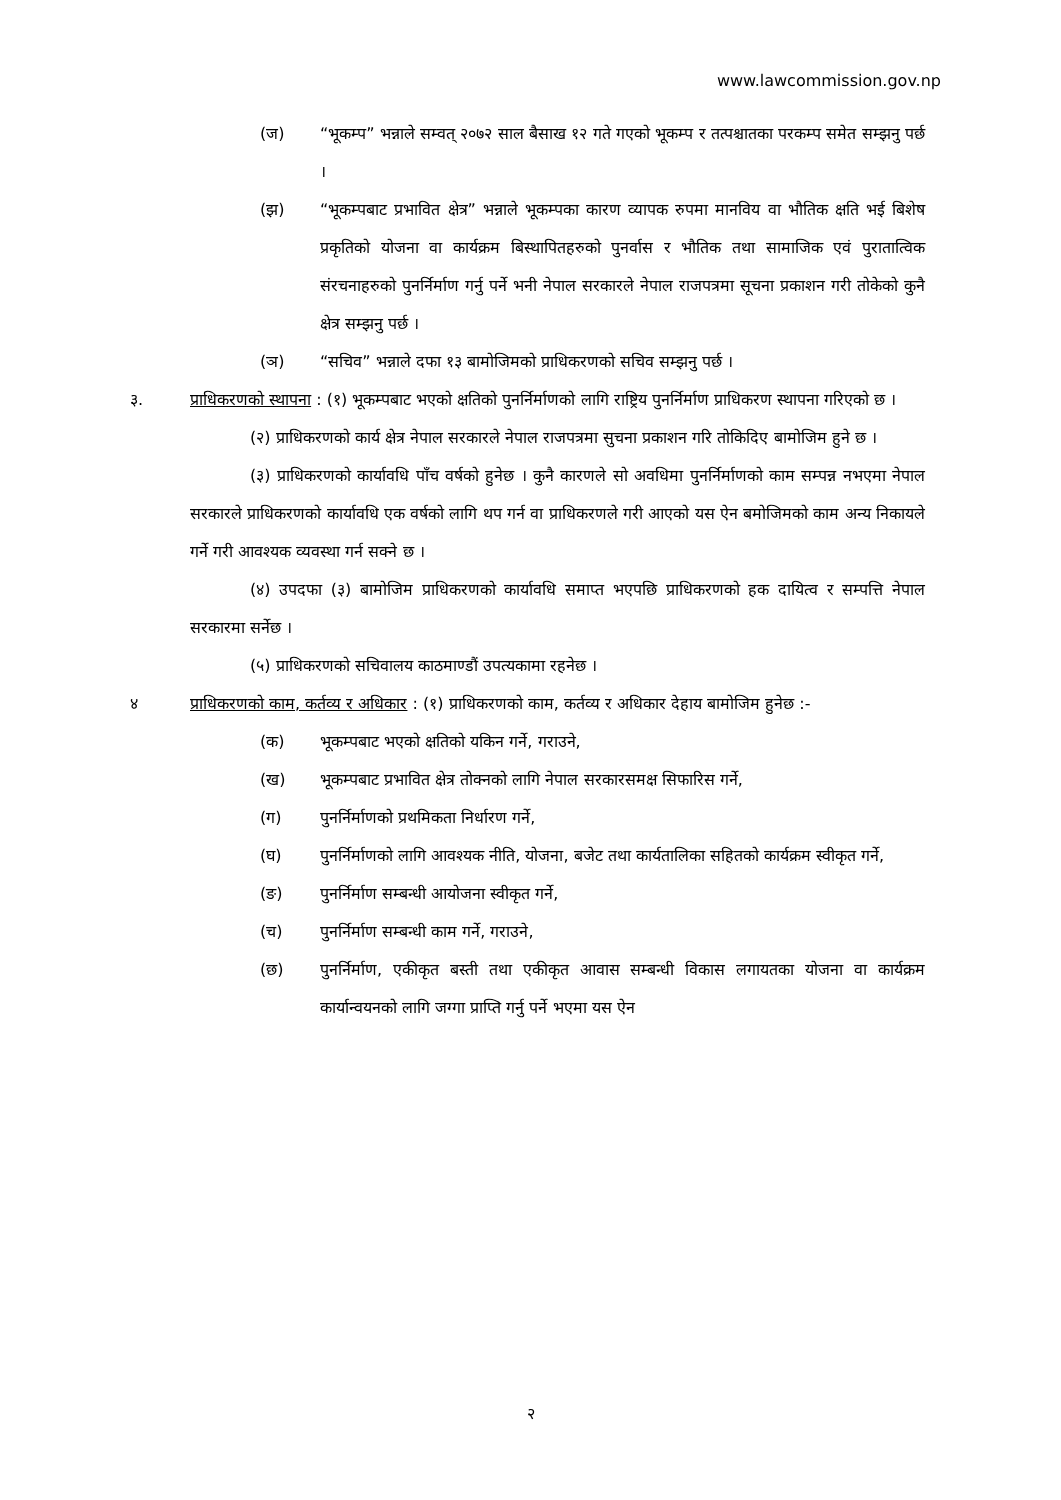www.lawcommission.gov.np
(ज) “भूकम्प” भन्नाले सम्वत् २०७२ साल बैसाख १२ गते गएको भूकम्प र तत्पश्चातका परकम्प समेत सम्झनु पर्छ ।
(झ) “भूकम्पबाट प्रभावित क्षेत्र” भन्नाले भूकम्पका कारण व्यापक रुपमा मानविय वा भौतिक क्षति भई बिशेष प्रकृतिको योजना वा कार्यक्रम बिस्थापितहरुको पुनर्वास र भौतिक तथा सामाजिक एवं पुरातात्विक संरचनाहरुको पुनर्निर्माण गर्नु पर्ने भनी नेपाल सरकारले नेपाल राजपत्रमा सूचना प्रकाशन गरी तोकेको कुनै क्षेत्र सम्झनु पर्छ ।
(ञ) “सचिव” भन्नाले दफा १३ बामोजिमको प्राधिकरणको सचिव सम्झनु पर्छ ।
३. प्राधिकरणको स्थापना : (१) भूकम्पबाट भएको क्षतिको पुनर्निर्माणको लागि राष्ट्रिय पुनर्निर्माण प्राधिकरण स्थापना गरिएको छ ।
(२) प्राधिकरणको कार्य क्षेत्र नेपाल सरकारले नेपाल राजपत्रमा सुचना प्रकाशन गरि तोकिदिए बामोजिम हुने छ ।
(३) प्राधिकरणको कार्यावधि पाँच वर्षको हुनेछ । कुनै कारणले सो अवधिमा पुनर्निर्माणको काम सम्पन्न नभएमा नेपाल सरकारले प्राधिकरणको कार्यावधि एक वर्षको लागि थप गर्न वा प्राधिकरणले गरी आएको यस ऐन बमोजिमको काम अन्य निकायले गर्ने गरी आवश्यक व्यवस्था गर्न सक्ने छ ।
(४) उपदफा (३) बामोजिम प्राधिकरणको कार्यावधि समाप्त भएपछि प्राधिकरणको हक दायित्व र सम्पत्ति नेपाल सरकारमा सर्नेछ ।
(५) प्राधिकरणको सचिवालय काठमाण्डौं उपत्यकामा रहनेछ ।
४ प्राधिकरणको काम, कर्तव्य र अधिकार : (१) प्राधिकरणको काम, कर्तव्य र अधिकार देहाय बामोजिम हुनेछ :-
(क) भूकम्पबाट भएको क्षतिको यकिन गर्ने, गराउने,
(ख) भूकम्पबाट प्रभावित क्षेत्र तोक्नको लागि नेपाल सरकारसमक्ष सिफारिस गर्ने,
(ग) पुनर्निर्माणको प्रथमिकता निर्धारण गर्ने,
(घ) पुनर्निर्माणको लागि आवश्यक नीति, योजना, बजेट तथा कार्यतालिका सहितको कार्यक्रम स्वीकृत गर्ने,
(ङ) पुनर्निर्माण सम्बन्धी आयोजना स्वीकृत गर्ने,
(च) पुनर्निर्माण सम्बन्धी काम गर्ने, गराउने,
(छ) पुनर्निर्माण, एकीकृत बस्ती तथा एकीकृत आवास सम्बन्धी विकास लगायतका योजना वा कार्यक्रम कार्यान्वयनको लागि जग्गा प्राप्ति गर्नु पर्ने भएमा यस ऐन
२